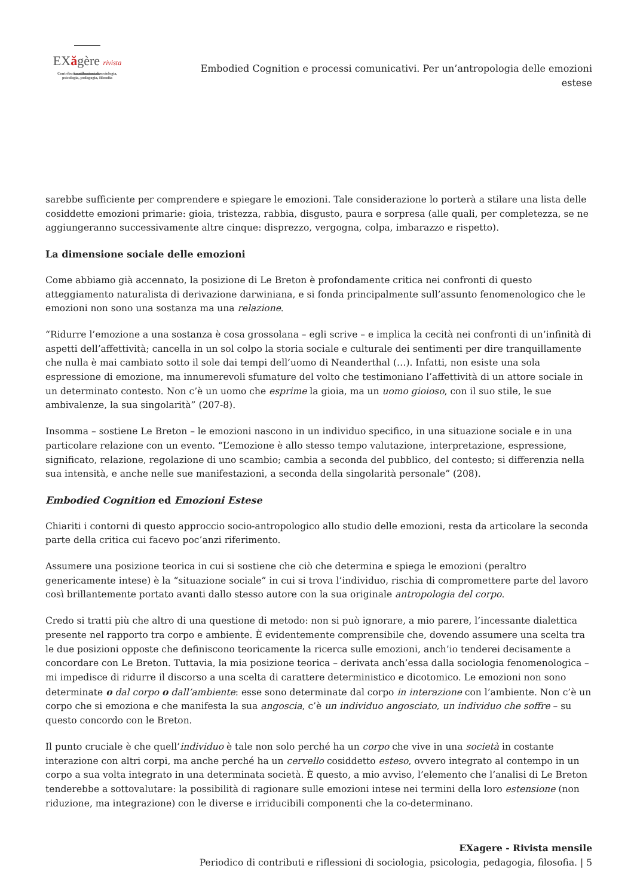EXăgère rivista
Contributi e riflessioni di sociologia,
psicologia, pedagogia, filosofia
Embodied Cognition e processi comunicativi. Per un’antropologia delle emozioni estese
sarebbe sufficiente per comprendere e spiegare le emozioni. Tale considerazione lo porterà a stilare una lista delle cosiddette emozioni primarie: gioia, tristezza, rabbia, disgusto, paura e sorpresa (alle quali, per completezza, se ne aggiungeranno successivamente altre cinque: disprezzo, vergogna, colpa, imbarazzo e rispetto).
La dimensione sociale delle emozioni
Come abbiamo già accennato, la posizione di Le Breton è profondamente critica nei confronti di questo atteggiamento naturalista di derivazione darwiniana, e si fonda principalmente sull’assunto fenomenologico che le emozioni non sono una sostanza ma una relazione.
“Ridurre l’emozione a una sostanza è cosa grossolana – egli scrive – e implica la cecità nei confronti di un’infinità di aspetti dell’affettività; cancella in un sol colpo la storia sociale e culturale dei sentimenti per dire tranquillamente che nulla è mai cambiato sotto il sole dai tempi dell’uomo di Neanderthal (…). Infatti, non esiste una sola espressione di emozione, ma innumerevoli sfumature del volto che testimoniano l’affettività di un attore sociale in un determinato contesto. Non c’è un uomo che esprime la gioia, ma un uomo gioioso, con il suo stile, le sue ambivalenze, la sua singolarità” (207-8).
Insomma – sostiene Le Breton – le emozioni nascono in un individuo specifico, in una situazione sociale e in una particolare relazione con un evento. “L’emozione è allo stesso tempo valutazione, interpretazione, espressione, significato, relazione, regolazione di uno scambio; cambia a seconda del pubblico, del contesto; si differenzia nella sua intensità, e anche nelle sue manifestazioni, a seconda della singolarità personale” (208).
Embodied Cognition ed Emozioni Estese
Chiariti i contorni di questo approccio socio-antropologico allo studio delle emozioni, resta da articolare la seconda parte della critica cui facevo poc’anzi riferimento.
Assumere una posizione teorica in cui si sostiene che ciò che determina e spiega le emozioni (peraltro genericamente intese) è la “situazione sociale” in cui si trova l’individuo, rischia di compromettere parte del lavoro così brillantemente portato avanti dallo stesso autore con la sua originale antropologia del corpo.
Credo si tratti più che altro di una questione di metodo: non si può ignorare, a mio parere, l’incessante dialettica presente nel rapporto tra corpo e ambiente. È evidentemente comprensibile che, dovendo assumere una scelta tra le due posizioni opposte che definiscono teoricamente la ricerca sulle emozioni, anch’io tenderei decisamente a concordare con Le Breton. Tuttavia, la mia posizione teorica – derivata anch’essa dalla sociologia fenomenologica – mi impedisce di ridurre il discorso a una scelta di carattere deterministico e dicotomico. Le emozioni non sono determinate o dal corpo o dall’ambiente: esse sono determinate dal corpo in interazione con l’ambiente. Non c’è un corpo che si emoziona e che manifesta la sua angoscia, c’è un individuo angosciato, un individuo che soffre – su questo concordo con le Breton.
Il punto cruciale è che quell’individuo è tale non solo perché ha un corpo che vive in una società in costante interazione con altri corpi, ma anche perché ha un cervello cosiddetto esteso, ovvero integrato al contempo in un corpo a sua volta integrato in una determinata società. È questo, a mio avviso, l’elemento che l’analisi di Le Breton tenderebbe a sottovalutare: la possibilità di ragionare sulle emozioni intese nei termini della loro estensione (non riduzione, ma integrazione) con le diverse e irriducibili componenti che la co-determinano.
EXagere - Rivista mensile
Periodico di contributi e riflessioni di sociologia, psicologia, pedagogia, filosofia. | 5